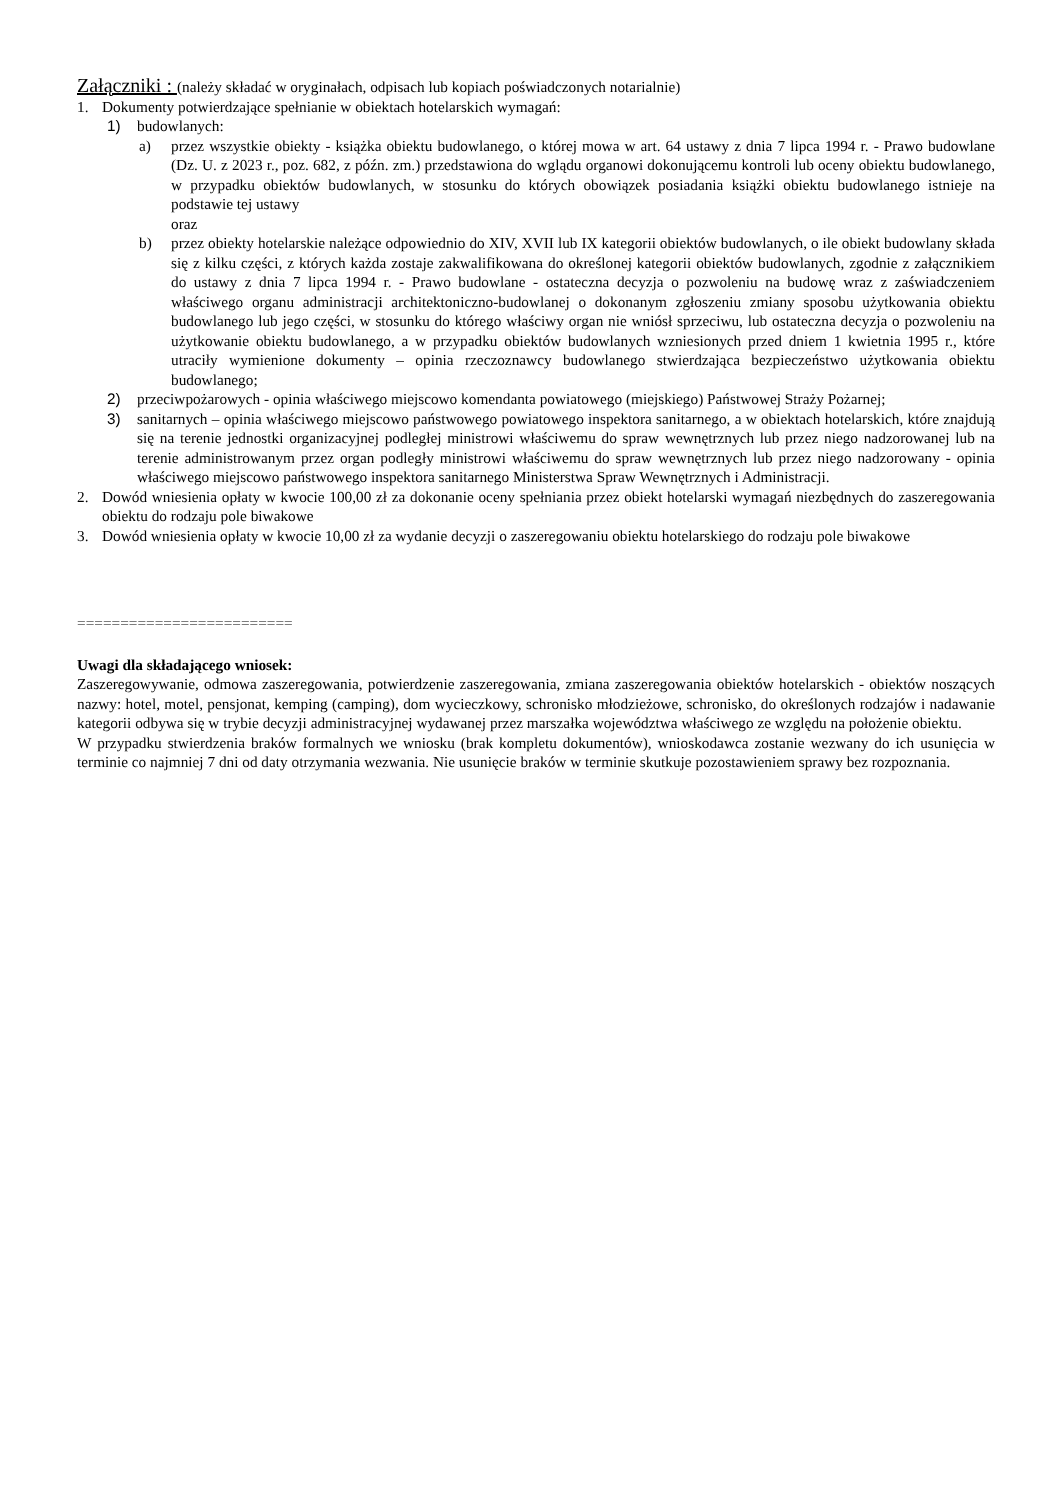Załączniki : (należy składać w oryginałach, odpisach lub kopiach poświadczonych notarialnie)
1. Dokumenty potwierdzające spełnianie w obiektach hotelarskich wymagań:
1) budowlanych:
a) przez wszystkie obiekty - książka obiektu budowlanego, o której mowa w art. 64 ustawy z dnia 7 lipca 1994 r. - Prawo budowlane (Dz. U. z 2023 r., poz. 682, z późn. zm.) przedstawiona do wglądu organowi dokonującemu kontroli lub oceny obiektu budowlanego, w przypadku obiektów budowlanych, w stosunku do których obowiązek posiadania książki obiektu budowlanego istnieje na podstawie tej ustawy
oraz
b) przez obiekty hotelarskie należące odpowiednio do XIV, XVII lub IX kategorii obiektów budowlanych, o ile obiekt budowlany składa się z kilku części, z których każda zostaje zakwalifikowana do określonej kategorii obiektów budowlanych, zgodnie z załącznikiem do ustawy z dnia 7 lipca 1994 r. - Prawo budowlane - ostateczna decyzja o pozwoleniu na budowę wraz z zaświadczeniem właściwego organu administracji architektoniczno-budowlanej o dokonanym zgłoszeniu zmiany sposobu użytkowania obiektu budowlanego lub jego części, w stosunku do którego właściwy organ nie wniósł sprzeciwu, lub ostateczna decyzja o pozwoleniu na użytkowanie obiektu budowlanego, a w przypadku obiektów budowlanych wzniesionych przed dniem 1 kwietnia 1995 r., które utraciły wymienione dokumenty – opinia rzeczoznawcy budowlanego stwierdzająca bezpieczeństwo użytkowania obiektu budowlanego;
2) przeciwpożarowych - opinia właściwego miejscowo komendanta powiatowego (miejskiego) Państwowej Straży Pożarnej;
3) sanitarnych – opinia właściwego miejscowo państwowego powiatowego inspektora sanitarnego, a w obiektach hotelarskich, które znajdują się na terenie jednostki organizacyjnej podległej ministrowi właściwemu do spraw wewnętrznych lub przez niego nadzorowanej lub na terenie administrowanym przez organ podległy ministrowi właściwemu do spraw wewnętrznych lub przez niego nadzorowany - opinia właściwego miejscowo państwowego inspektora sanitarnego Ministerstwa Spraw Wewnętrznych i Administracji.
2. Dowód wniesienia opłaty w kwocie 100,00 zł za dokonanie oceny spełniania przez obiekt hotelarski wymagań niezbędnych do zaszeregowania obiektu do rodzaju pole biwakowe
3. Dowód wniesienia opłaty w kwocie 10,00 zł za wydanie decyzji o zaszeregowaniu obiektu hotelarskiego do rodzaju pole biwakowe
=========================
Uwagi dla składającego wniosek:
Zaszeregowywanie, odmowa zaszeregowania, potwierdzenie zaszeregowania, zmiana zaszeregowania obiektów hotelarskich - obiektów noszących nazwy: hotel, motel, pensjonat, kemping (camping), dom wycieczkowy, schronisko młodzieżowe, schronisko, do określonych rodzajów i nadawanie kategorii odbywa się w trybie decyzji administracyjnej wydawanej przez marszałka województwa właściwego ze względu na położenie obiektu.
W przypadku stwierdzenia braków formalnych we wniosku (brak kompletu dokumentów), wnioskodawca zostanie wezwany do ich usunięcia w terminie co najmniej 7 dni od daty otrzymania wezwania. Nie usunięcie braków w terminie skutkuje pozostawieniem sprawy bez rozpoznania.